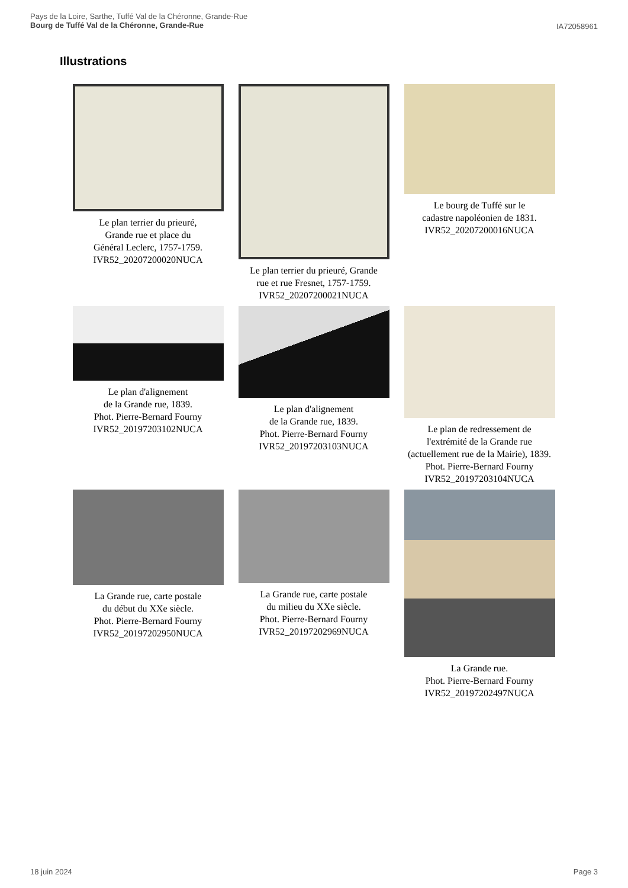IA72058961 Pays de la Loire, Sarthe, Tuffé Val de la Chéronne, Grande-Rue
Bourg de Tuffé Val de la Chéronne, Grande-Rue
Illustrations
Le plan terrier du prieuré,
Grande rue et place du
Général Leclerc, 1757-1759.
IVR52_20207200020NUCA
Le plan terrier du prieuré, Grande
rue et rue Fresnet, 1757-1759.
IVR52_20207200021NUCA
Le bourg de Tuffé sur le
cadastre napoléonien de 1831.
IVR52_20207200016NUCA
Le plan d'alignement
de la Grande rue, 1839.
Phot. Pierre-Bernard Fourny
IVR52_20197203102NUCA
Le plan d'alignement
de la Grande rue, 1839.
Phot. Pierre-Bernard Fourny
IVR52_20197203103NUCA
Le plan de redressement de
l'extrémité de la Grande rue
(actuellement rue de la Mairie), 1839.
Phot. Pierre-Bernard Fourny
IVR52_20197203104NUCA
La Grande rue, carte postale
du début du XXe siècle.
Phot. Pierre-Bernard Fourny
IVR52_20197202950NUCA
La Grande rue, carte postale
du milieu du XXe siècle.
Phot. Pierre-Bernard Fourny
IVR52_20197202969NUCA
La Grande rue.
Phot. Pierre-Bernard Fourny
IVR52_20197202497NUCA
Page 3 18 juin 2024